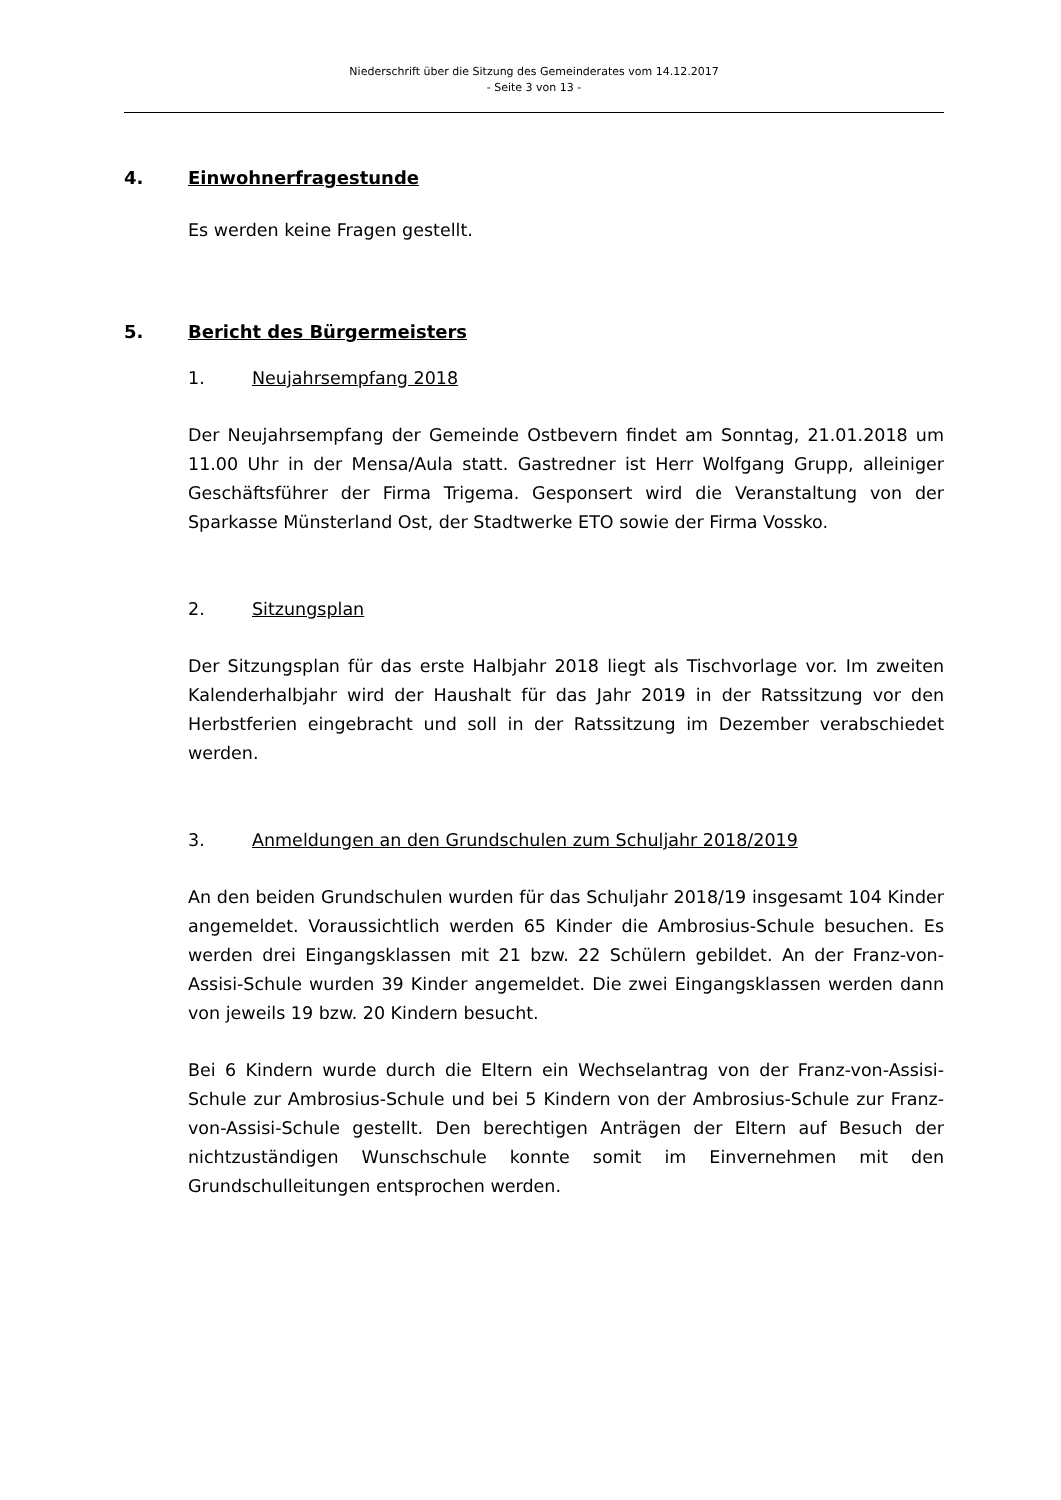Niederschrift über die Sitzung des Gemeinderates vom 14.12.2017
- Seite 3 von 13 -
4. Einwohnerfragestunde
Es werden keine Fragen gestellt.
5. Bericht des Bürgermeisters
1. Neujahrsempfang 2018
Der Neujahrsempfang der Gemeinde Ostbevern findet am Sonntag, 21.01.2018 um 11.00 Uhr in der Mensa/Aula statt. Gastredner ist Herr Wolfgang Grupp, alleiniger Geschäftsführer der Firma Trigema. Gesponsert wird die Veranstaltung von der Sparkasse Münsterland Ost, der Stadtwerke ETO sowie der Firma Vossko.
2. Sitzungsplan
Der Sitzungsplan für das erste Halbjahr 2018 liegt als Tischvorlage vor. Im zweiten Kalenderhalbjahr wird der Haushalt für das Jahr 2019 in der Ratssitzung vor den Herbstferien eingebracht und soll in der Ratssitzung im Dezember verabschiedet werden.
3. Anmeldungen an den Grundschulen zum Schuljahr 2018/2019
An den beiden Grundschulen wurden für das Schuljahr 2018/19 insgesamt 104 Kinder angemeldet. Voraussichtlich werden 65 Kinder die Ambrosius-Schule besuchen. Es werden drei Eingangsklassen mit 21 bzw. 22 Schülern gebildet. An der Franz-von-Assisi-Schule wurden 39 Kinder angemeldet. Die zwei Eingangsklassen werden dann von jeweils 19 bzw. 20 Kindern besucht.
Bei 6 Kindern wurde durch die Eltern ein Wechselantrag von der Franz-von-Assisi-Schule zur Ambrosius-Schule und bei 5 Kindern von der Ambrosius-Schule zur Franz-von-Assisi-Schule gestellt. Den berechtigen Anträgen der Eltern auf Besuch der nichtzuständigen Wunschschule konnte somit im Einvernehmen mit den Grundschulleitungen entsprochen werden.